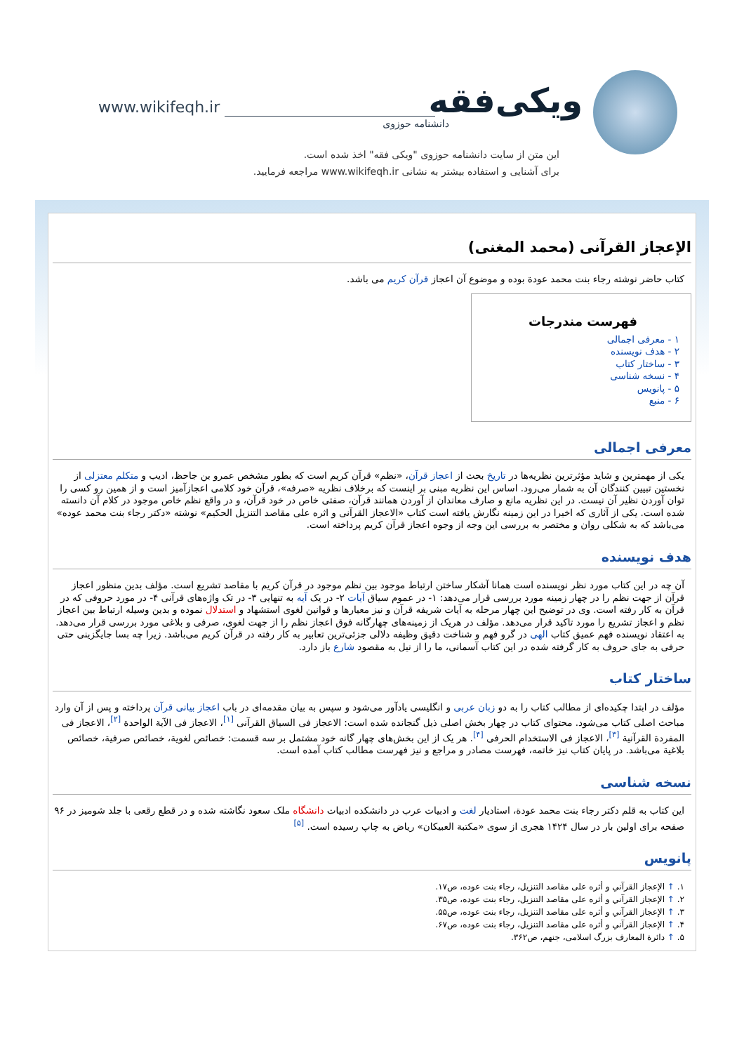www.wikifeqh.ir ویکی‌فقه
دانشنامه حوزوی
این متن از سایت دانشنامه حوزوی "ویکی فقه" اخذ شده است.
برای آشنایی و استفاده بیشتر به نشانی www.wikifeqh.ir مراجعه فرمایید.
الإعجاز القرآنی (محمد المغنی)
کتاب حاضر نوشته رجاء بنت محمد عودة بوده و موضوع آن اعجاز قرآن کریم می باشد.
فهرست مندرجات
۱ - معرفی اجمالی
۲ - هدف نویسنده
۳ - ساختار کتاب
۴ - نسخه شناسی
۵ - پانویس
۶ - منبع
معرفی اجمالی
یکی از مهمترین و شاید مؤثرترین نظریه‌ها در تاریخ بحث از اعجاز قرآن، «نظم» قرآن کریم است که بطور مشخص عمرو بن جاحظ، ادیب و متکلم معتزلی از نخستین تبیین کنندگان آن به شمار می‌رود. اساس این نظریه مبنی بر اینست که برخلاف نظریه «صرفه»، قرآن خود کلامی اعجازآمیز است و از همین رو کسی را توان آوردن نظیر آن نیست. در این نظریه مانع و صارف معاندان از آوردن همانند قرآن، صفتی خاص در خود قرآن، و در واقع نظم خاص موجود در کلام آن دانسته شده است. یکی از آثاری که اخیرا در این زمینه نگارش یافته است کتاب «الاعجاز القرآنی و اثره علی مقاصد التنزیل الحکیم» نوشته «دکتر رجاء بنت محمد عوده» می‌باشد که به شکلی روان و مختصر به بررسی این وجه از وجوه اعجاز قرآن کریم پرداخته است.
هدف نویسنده
آن چه در این کتاب مورد نظر نویسنده است همانا آشکار ساختن ارتباط موجود بین نظم موجود در قرآن کریم با مقاصد تشریع است. مؤلف بدین منظور اعجاز قرآن از جهت نظم را در چهار زمینه مورد بررسی قرار می‌دهد: ۱- در عموم سیاق آیات ۲- در یک آیه به تنهایی ۳- در تک واژه‌های قرآنی ۴- در مورد حروفی که در قرآن به کار رفته است. وی در توضیح این چهار مرحله به آیات شریفه قرآن و نیز معیارها و قوانین لغوی استشهاد و استدلال نموده و بدین وسیله ارتباط بین اعجاز نظم و اعجاز تشریع را مورد تاکید قرار می‌دهد. مؤلف در هریک از زمینه‌های چهارگانه فوق اعجاز نظم را از جهت لغوی، صرفی و بلاغی مورد بررسی قرار می‌دهد. به اعتقاد نویسنده فهم عمیق کتاب الهی در گرو فهم و شناخت دقیق وظیفه دلالی جزئی‌ترین تعابیر به کار رفته در قرآن کریم می‌باشد. زیرا چه بسا جایگزینی حتی حرفی به جای حروف به کار گرفته شده در این کتاب آسمانی، ما را از نیل به مقصود شارع باز دارد.
ساختار کتاب
مؤلف در ابتدا چکیده‌ای از مطالب کتاب را به دو زبان عربی و انگلیسی یادآور می‌شود و سپس به بیان مقدمه‌ای در باب اعجاز بیانی قرآن پرداخته و پس از آن وارد مباحث اصلی کتاب می‌شود. محتوای کتاب در چهار بخش اصلی ذیل گنجانده شده است: الاعجاز فی السیاق القرآنی <sup>[۱]</sup>، الاعجاز فی الآیة الواحدة <sup>[۲]</sup>، الاعجاز فی المفردة القرآنیة <sup>[۳]</sup>، الاعجاز فی الاستخدام الحرفی <sup>[۴]</sup>. هر یک از این بخش‌های چهار گانه خود مشتمل بر سه قسمت: خصائص لغویة، خصائص صرفیة، خصائص بلاغیة می‌باشد. در پایان کتاب نیز خاتمه، فهرست مصادر و مراجع و نیز فهرست مطالب کتاب آمده است.
نسخه شناسی
این کتاب به قلم دکتر رجاء بنت محمد عودة، استادیار لغت و ادبیات عرب در دانشکده ادبیات دانشگاه ملک سعود نگاشته شده و در قطع رقعی با جلد شومیز در ۹۶ صفحه برای اولین بار در سال ۱۴۲۴ هجری از سوی «مکتبة العبیکان» ریاض به چاپ رسیده است. <sup>[۵]</sup>
پانویس
۱. ↑ الإعجاز القرآني و أثره علی مقاصد التنزيل، رجاء بنت عوده، ص۱۷.
۲. ↑ الإعجاز القرآني و أثره علی مقاصد التنزيل، رجاء بنت عوده، ص۳۵.
۳. ↑ الإعجاز القرآني و أثره علی مقاصد التنزيل، رجاء بنت عوده، ص۵۵.
۴. ↑ الإعجاز القرآني و أثره علی مقاصد التنزيل، رجاء بنت عوده، ص۶۷.
۵. ↑ دائرة المعارف بزرگ اسلامی، جنهم، ص۳۶۲.